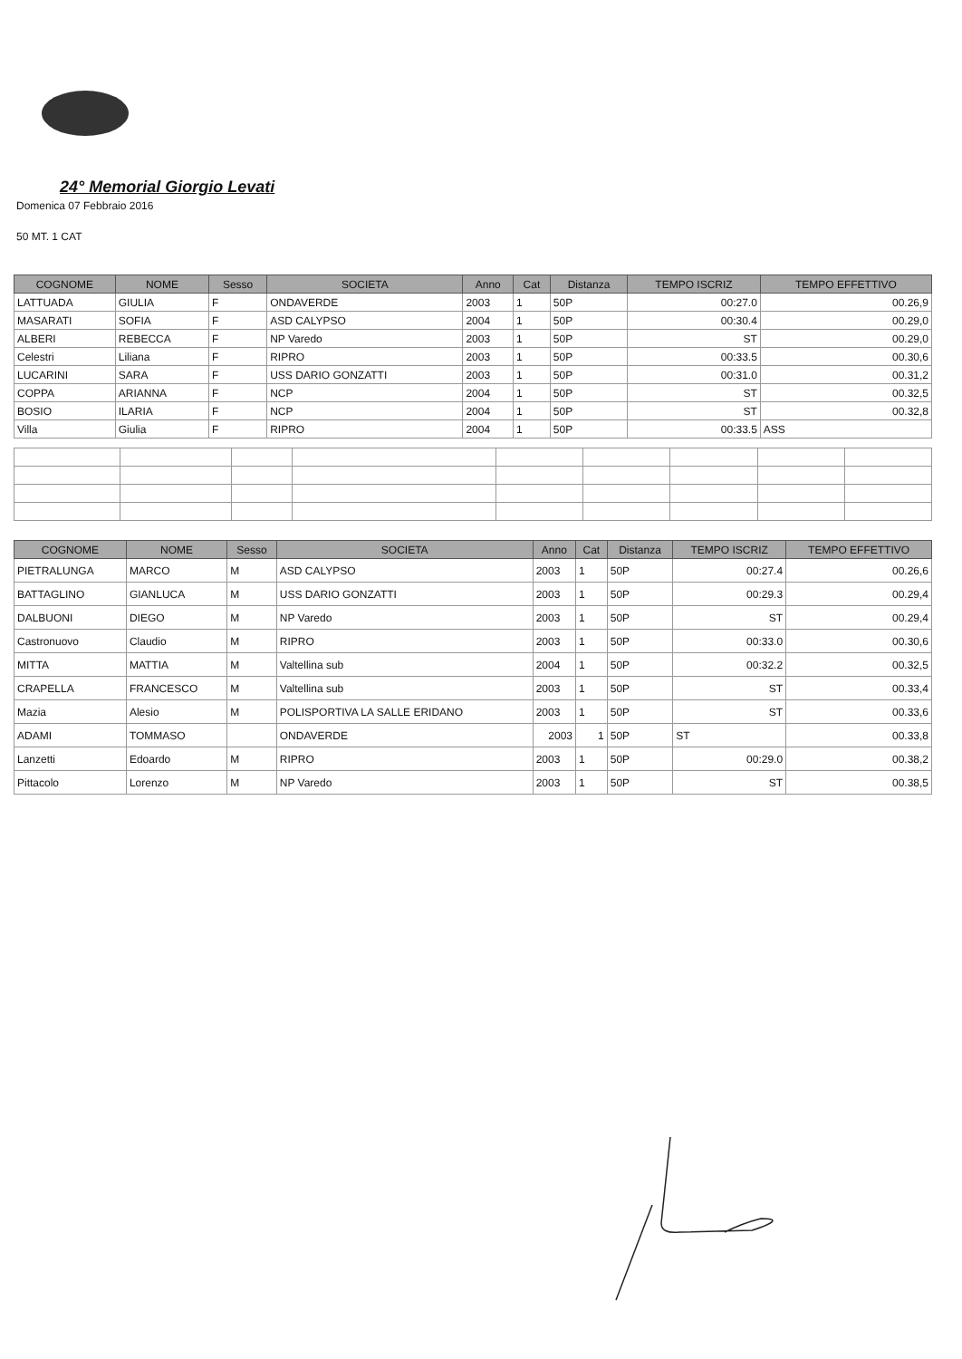24° Memorial Giorgio Levati
Domenica 07 Febbraio 2016
50 MT. 1 CAT
| COGNOME | NOME | Sesso | SOCIETA | Anno | Cat | Distanza | TEMPO ISCRIZ | TEMPO EFFETTIVO |
| --- | --- | --- | --- | --- | --- | --- | --- | --- |
| LATTUADA | GIULIA | F | ONDAVERDE | 2003 | 1 | 50P | 00:27.0 | 00.26,9 |
| MASARATI | SOFIA | F | ASD CALYPSO | 2004 | 1 | 50P | 00:30.4 | 00.29,0 |
| ALBERI | REBECCA | F | NP Varedo | 2003 | 1 | 50P | ST | 00.29,0 |
| Celestri | Liliana | F | RIPRO | 2003 | 1 | 50P | 00:33.5 | 00.30,6 |
| LUCARINI | SARA | F | USS DARIO GONZATTI | 2003 | 1 | 50P | 00:31.0 | 00.31,2 |
| COPPA | ARIANNA | F | NCP | 2004 | 1 | 50P | ST | 00.32,5 |
| BOSIO | ILARIA | F | NCP | 2004 | 1 | 50P | ST | 00.32,8 |
| Villa | Giulia | F | RIPRO | 2004 | 1 | 50P | 00:33.5 | ASS |
| COGNOME | NOME | Sesso | SOCIETA | Anno | Cat | Distanza | TEMPO ISCRIZ | TEMPO EFFETTIVO |
| --- | --- | --- | --- | --- | --- | --- | --- | --- |
| PIETRALUNGA | MARCO | M | ASD CALYPSO | 2003 | 1 | 50P | 00:27.4 | 00.26,6 |
| BATTAGLINO | GIANLUCA | M | USS DARIO GONZATTI | 2003 | 1 | 50P | 00:29.3 | 00.29,4 |
| DALBUONI | DIEGO | M | NP Varedo | 2003 | 1 | 50P | ST | 00.29,4 |
| Castronuovo | Claudio | M | RIPRO | 2003 | 1 | 50P | 00:33.0 | 00.30,6 |
| MITTA | MATTIA | M | Valtellina sub | 2004 | 1 | 50P | 00:32.2 | 00.32,5 |
| CRAPELLA | FRANCESCO | M | Valtellina sub | 2003 | 1 | 50P | ST | 00.33,4 |
| Mazia | Alesio | M | POLISPORTIVA LA SALLE ERIDANO | 2003 | 1 | 50P | ST | 00.33,6 |
| ADAMI | TOMMASO | | ONDAVERDE | 2003 | 1 | 50P | ST | 00.33,8 |
| Lanzetti | Edoardo | M | RIPRO | 2003 | 1 | 50P | 00:29.0 | 00.38,2 |
| Pittacolo | Lorenzo | M | NP Varedo | 2003 | 1 | 50P | ST | 00.38,5 |